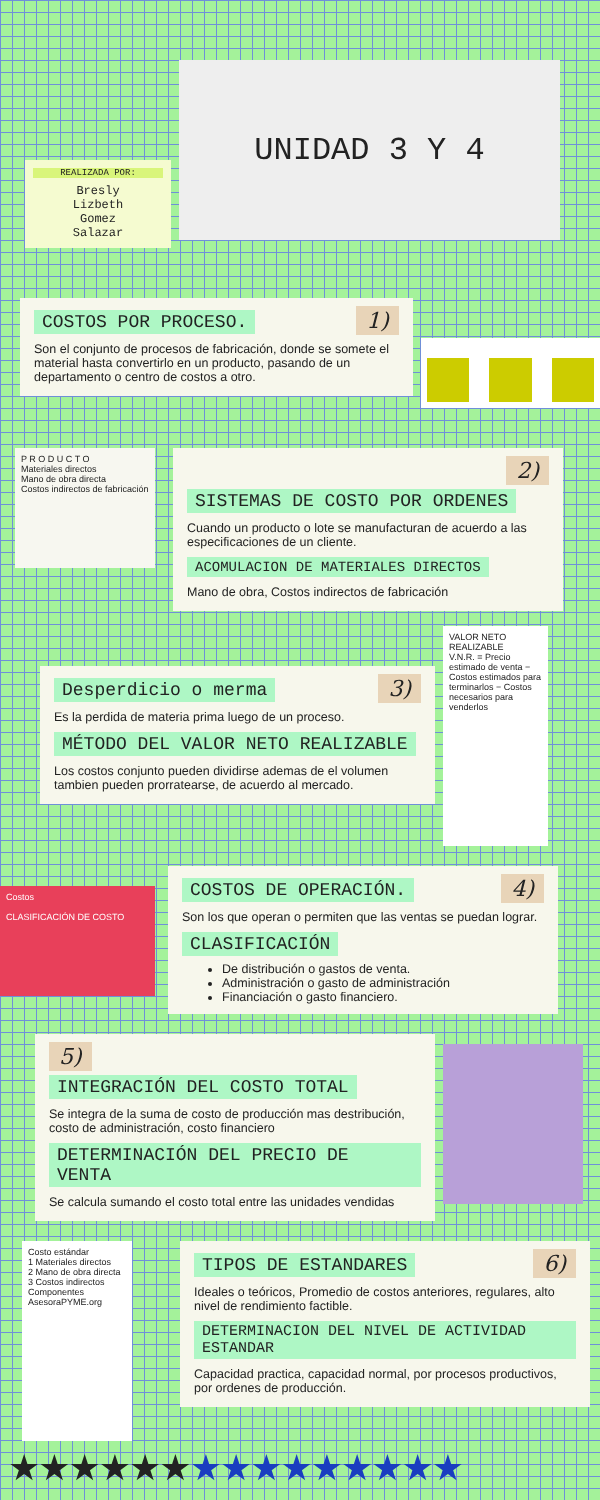REALIZADA POR:
Bresly
Lizbeth
Gomez
Salazar
UNIDAD 3 Y 4
1)
COSTOS POR PROCESO.
Son el conjunto de procesos de fabricación, donde se somete el material hasta convertirlo en un producto, pasando de un departamento o centro de costos a otro.
P R O D U C T O
Materiales directos
Mano de obra directa
Costos indirectos de fabricación
2)
SISTEMAS DE COSTO POR ORDENES
Cuando un producto o lote se manufacturan de acuerdo a las especificaciones de un cliente.
ACOMULACION DE MATERIALES DIRECTOS
Mano de obra, Costos indirectos de fabricación
3)
Desperdicio o merma
Es la perdida de materia prima luego de un proceso.
MÉTODO DEL VALOR NETO REALIZABLE
Los costos conjunto pueden dividirse ademas de el volumen tambien pueden prorratearse, de acuerdo al mercado.
VALOR NETO REALIZABLE
V.N.R. = Precio estimado de venta − Costos estimados para terminarlos − Costos necesarios para venderlos
Costos
CLASIFICACIÓN DE COSTO
4)
COSTOS DE OPERACIÓN.
Son los que operan o permiten que las ventas se puedan lograr.
CLASIFICACIÓN
De distribución o gastos de venta.
Administración o gasto de administración
Financiación o gasto financiero.
5)
INTEGRACIÓN DEL COSTO TOTAL
Se integra de la suma de costo de producción mas destribución, costo de administración, costo financiero
DETERMINACIÓN DEL PRECIO DE VENTA
Se calcula sumando el costo total entre las unidades vendidas
Costo estándar
1 Materiales directos
2 Mano de obra directa
3 Costos indirectos
Componentes
AsesoraPYME.org
6)
TIPOS DE ESTANDARES
Ideales o teóricos, Promedio de costos anteriores, regulares, alto nivel de rendimiento factible.
DETERMINACION DEL NIVEL DE ACTIVIDAD ESTANDAR
Capacidad practica, capacidad normal, por procesos productivos, por ordenes de producción.
★★★★★★★★★★★★★★★